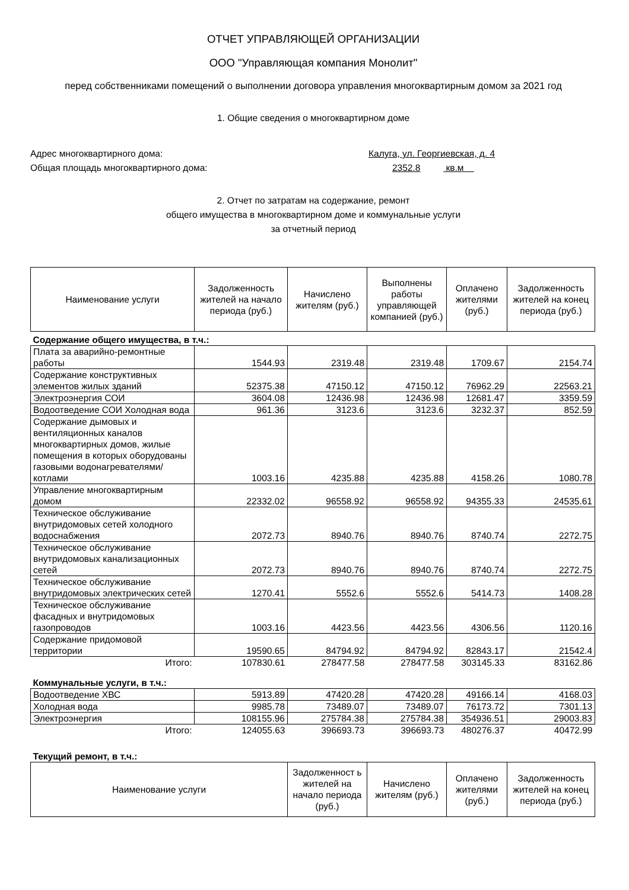ОТЧЕТ УПРАВЛЯЮЩЕЙ ОРГАНИЗАЦИИ
ООО "Управляющая компания Монолит"
перед собственниками помещений о выполнении договора управления многоквартирным домом за 2021 год
1. Общие сведения о многоквартирном доме
Адрес многоквартирного дома: Калуга, ул. Георгиевская, д. 4
Общая площадь многоквартирного дома: 2352.8 кв.м
2. Отчет по затратам на содержание, ремонт
общего имущества в многоквартирном доме и коммунальные услуги
за отчетный период
| Наименование услуги | Задолженность жителей на начало периода (руб.) | Начислено жителям (руб.) | Выполнены работы управляющей компанией (руб.) | Оплачено жителями (руб.) | Задолженность жителей на конец периода (руб.) |
| --- | --- | --- | --- | --- | --- |
| Содержание общего имущества, в т.ч.: | | | | | |
| Плата за аварийно-ремонтные работы | 1544.93 | 2319.48 | 2319.48 | 1709.67 | 2154.74 |
| Содержание конструктивных элементов жилых зданий | 52375.38 | 47150.12 | 47150.12 | 76962.29 | 22563.21 |
| Электроэнергия СОИ | 3604.08 | 12436.98 | 12436.98 | 12681.47 | 3359.59 |
| Водоотведение СОИ Холодная вода | 961.36 | 3123.6 | 3123.6 | 3232.37 | 852.59 |
| Содержание дымовых и вентиляционных каналов многоквартирных домов, жилые помещения в которых оборудованы газовыми водонагревателями/котлами | 1003.16 | 4235.88 | 4235.88 | 4158.26 | 1080.78 |
| Управление многоквартирным домом | 22332.02 | 96558.92 | 96558.92 | 94355.33 | 24535.61 |
| Техническое обслуживание внутридомовых сетей холодного водоснабжения | 2072.73 | 8940.76 | 8940.76 | 8740.74 | 2272.75 |
| Техническое обслуживание внутридомовых канализационных сетей | 2072.73 | 8940.76 | 8940.76 | 8740.74 | 2272.75 |
| Техническое обслуживание внутридомовых электрических сетей | 1270.41 | 5552.6 | 5552.6 | 5414.73 | 1408.28 |
| Техническое обслуживание фасадных и внутридомовых газопроводов | 1003.16 | 4423.56 | 4423.56 | 4306.56 | 1120.16 |
| Содержание придомовой территории | 19590.65 | 84794.92 | 84794.92 | 82843.17 | 21542.4 |
| Итого: | 107830.61 | 278477.58 | 278477.58 | 303145.33 | 83162.86 |
| Коммунальные услуги, в т.ч.: | | | | | |
| Водоотведение ХВС | 5913.89 | 47420.28 | 47420.28 | 49166.14 | 4168.03 |
| Холодная вода | 9985.78 | 73489.07 | 73489.07 | 76173.72 | 7301.13 |
| Электроэнергия | 108155.96 | 275784.38 | 275784.38 | 354936.51 | 29003.83 |
| Итого: | 124055.63 | 396693.73 | 396693.73 | 480276.37 | 40472.99 |
| Текущий ремонт, в т.ч.: | | | | | |
| Наименование услуги | Задолженност ь жителей на начало периода (руб.) | Начислено жителям (руб.) | Оплачено жителями (руб.) | Задолженность жителей на конец периода (руб.) |
| --- | --- | --- | --- | --- |